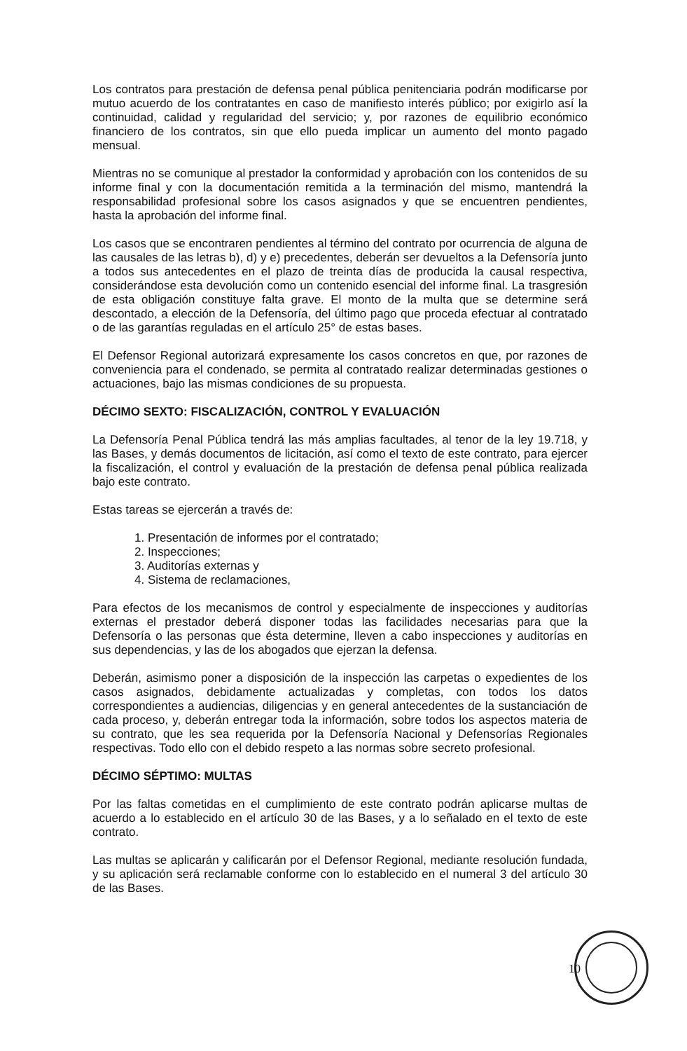Los contratos para prestación de defensa penal pública penitenciaria podrán modificarse por mutuo acuerdo de los contratantes en caso de manifiesto interés público; por exigirlo así la continuidad, calidad y regularidad del servicio; y, por razones de equilibrio económico financiero de los contratos, sin que ello pueda implicar un aumento del monto pagado mensual.
Mientras no se comunique al prestador la conformidad y aprobación con los contenidos de su informe final y con la documentación remitida a la terminación del mismo, mantendrá la responsabilidad profesional sobre los casos asignados y que se encuentren pendientes, hasta la aprobación del informe final.
Los casos que se encontraren pendientes al término del contrato por ocurrencia de alguna de las causales de las letras b), d) y e) precedentes, deberán ser devueltos a la Defensoría junto a todos sus antecedentes en el plazo de treinta días de producida la causal respectiva, considerándose esta devolución como un contenido esencial del informe final. La trasgresión de esta obligación constituye falta grave. El monto de la multa que se determine será descontado, a elección de la Defensoría, del último pago que proceda efectuar al contratado o de las garantías reguladas en el artículo 25° de estas bases.
El Defensor Regional autorizará expresamente los casos concretos en que, por razones de conveniencia para el condenado, se permita al contratado realizar determinadas gestiones o actuaciones, bajo las mismas condiciones de su propuesta.
DÉCIMO SEXTO: FISCALIZACIÓN, CONTROL Y EVALUACIÓN
La Defensoría Penal Pública tendrá las más amplias facultades, al tenor de la ley 19.718, y las Bases, y demás documentos de licitación, así como el texto de este contrato, para ejercer la fiscalización, el control y evaluación de la prestación de defensa penal pública realizada bajo este contrato.
Estas tareas se ejercerán a través de:
1. Presentación de informes por el contratado;
2. Inspecciones;
3. Auditorías externas y
4. Sistema de reclamaciones,
Para efectos de los mecanismos de control y especialmente de inspecciones y auditorías externas el prestador deberá disponer todas las facilidades necesarias para que la Defensoría o las personas que ésta determine, lleven a cabo inspecciones y auditorías en sus dependencias, y las de los abogados que ejerzan la defensa.
Deberán, asimismo poner a disposición de la inspección las carpetas o expedientes de los casos asignados, debidamente actualizadas y completas, con todos los datos correspondientes a audiencias, diligencias y en general antecedentes de la sustanciación de cada proceso, y, deberán entregar toda la información, sobre todos los aspectos materia de su contrato, que les sea requerida por la Defensoría Nacional y Defensorías Regionales respectivas. Todo ello con el debido respeto a las normas sobre secreto profesional.
DÉCIMO SÉPTIMO: MULTAS
Por las faltas cometidas en el cumplimiento de este contrato podrán aplicarse multas de acuerdo a lo establecido en el artículo 30 de las Bases, y a lo señalado en el texto de este contrato.
Las multas se aplicarán y calificarán por el Defensor Regional, mediante resolución fundada, y su aplicación será reclamable conforme con lo establecido en el numeral 3 del artículo 30 de las Bases.
10